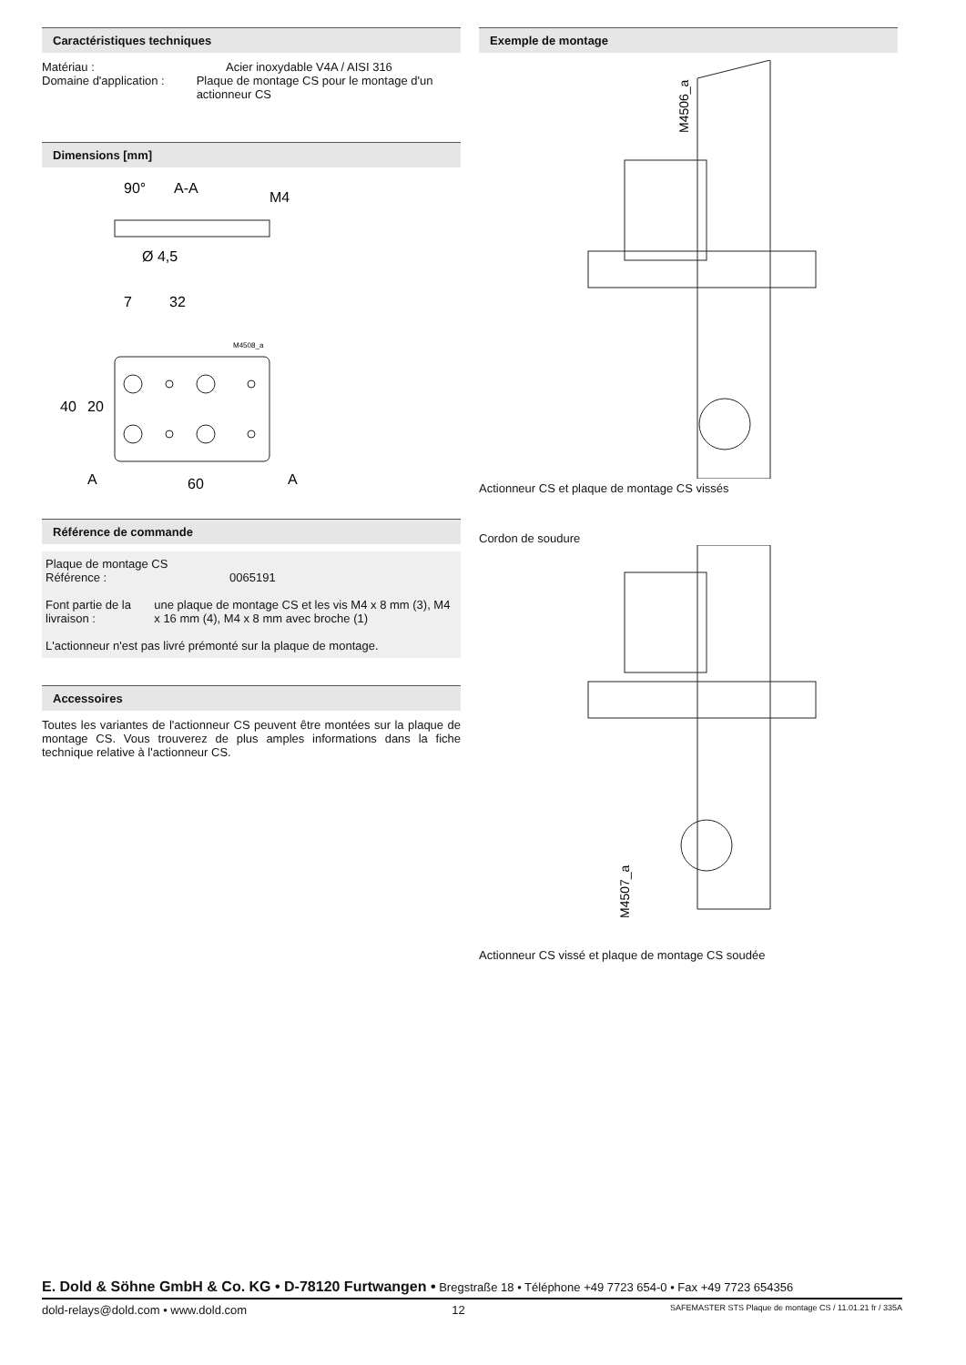Caractéristiques techniques
Matériau : Acier inoxydable V4A / AISI 316
Domaine d'application : Plaque de montage CS pour le montage d'un actionneur CS
Dimensions [mm]
90°
A-A
M4
Ø 4,5
7
32
40
20
A
A
60
M4508_a
Référence de commande
Plaque de montage CS
Référence : 0065191
Font partie de la livraison :
une plaque de montage CS et les vis M4 x 8 mm (3), M4 x 16 mm (4), M4 x 8 mm avec broche (1)
L'actionneur n'est pas livré prémonté sur la plaque de montage.
Accessoires
Toutes les variantes de l'actionneur CS peuvent être montées sur la plaque de montage CS. Vous trouverez de plus amples informations dans la fiche technique relative à l'actionneur CS.
Exemple de montage
M4506_a
Actionneur CS et plaque de montage CS vissés
Cordon de soudure
M4507_a
Actionneur CS vissé et plaque de montage CS soudée
E. Dold & Söhne GmbH & Co. KG • D-78120 Furtwangen • Bregstraße 18 • Téléphone +49 7723 654-0 • Fax +49 7723 654356
dold-relays@dold.com • www.dold.com 12 SAFEMASTER STS Plaque de montage CS / 11.01.21 fr / 335A